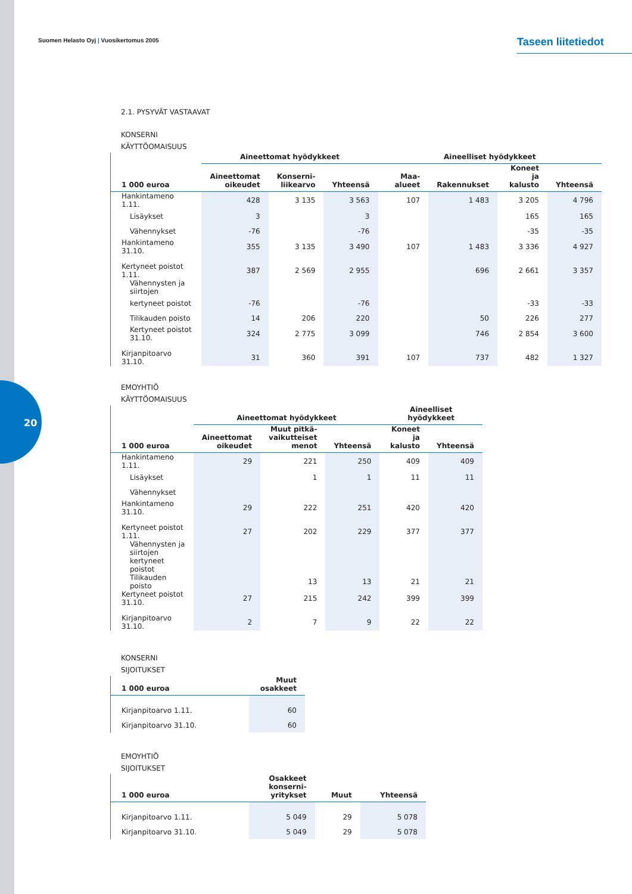20
Suomen Helasto Oyj | Vuosikertomus 2005
Taseen liitetiedot
2.1. PYSYVÄT VASTAAVAT
KONSERNI
KÄYTTÖOMAISUUS
| | Aineettomat hyödykkeet | | | Aineelliset hyödykkeet | | | |
| --- | --- | --- | --- | --- | --- | --- | --- |
| 1 000 euroa | Aineettomat oikeudet | Konserni- liikearvo | Yhteensä | Maa-alueet | Rakennukset | Koneet ja kalusto | Yhteensä |
| Hankintameno 1.11. | 428 | 3 135 | 3 563 | 107 | 1 483 | 3 205 | 4 796 |
| Lisäykset | 3 | | 3 | | | 165 | 165 |
| Vähennykset | -76 | | -76 | | | -35 | -35 |
| Hankintameno 31.10. | 355 | 3 135 | 3 490 | 107 | 1 483 | 3 336 | 4 927 |
| Kertyneet poistot 1.11. | 387 | 2 569 | 2 955 | | 696 | 2 661 | 3 357 |
| Vähennysten ja siirtojen | | | | | | | |
| kertyneet poistot | -76 | | -76 | | | -33 | -33 |
| Tilikauden poisto | 14 | 206 | 220 | | 50 | 226 | 277 |
| Kertyneet poistot 31.10. | 324 | 2 775 | 3 099 | | 746 | 2 854 | 3 600 |
| Kirjanpitoarvo 31.10. | 31 | 360 | 391 | 107 | 737 | 482 | 1 327 |
EMOYHTIÖ
KÄYTTÖOMAISUUS
| | Aineettomat hyödykkeet | | | Aineelliset hyödykkeet | |
| --- | --- | --- | --- | --- | --- |
| 1 000 euroa | Aineettomat oikeudet | Muut pitkä- vaikutteiset menot | Yhteensä | Koneet ja kalusto | Yhteensä |
| Hankintameno 1.11. | 29 | 221 | 250 | 409 | 409 |
| Lisäykset | | 1 | 1 | 11 | 11 |
| Vähennykset | | | | | |
| Hankintameno 31.10. | 29 | 222 | 251 | 420 | 420 |
| Kertyneet poistot 1.11. | 27 | 202 | 229 | 377 | 377 |
| Vähennysten ja siirtojen | | | | | |
| kertyneet poistot | | | | | |
| Tilikauden poisto | | 13 | 13 | 21 | 21 |
| Kertyneet poistot 31.10. | 27 | 215 | 242 | 399 | 399 |
| Kirjanpitoarvo 31.10. | 2 | 7 | 9 | 22 | 22 |
KONSERNI
SIJOITUKSET
| 1 000 euroa | Muut osakkeet |
| --- | --- |
| Kirjanpitoarvo 1.11. | 60 |
| Kirjanpitoarvo 31.10. | 60 |
EMOYHTIÖ
SIJOITUKSET
| 1 000 euroa | Osakkeet konserni- yritykset | Muut | Yhteensä |
| --- | --- | --- | --- |
| Kirjanpitoarvo 1.11. | 5 049 | 29 | 5 078 |
| Kirjanpitoarvo 31.10. | 5 049 | 29 | 5 078 |